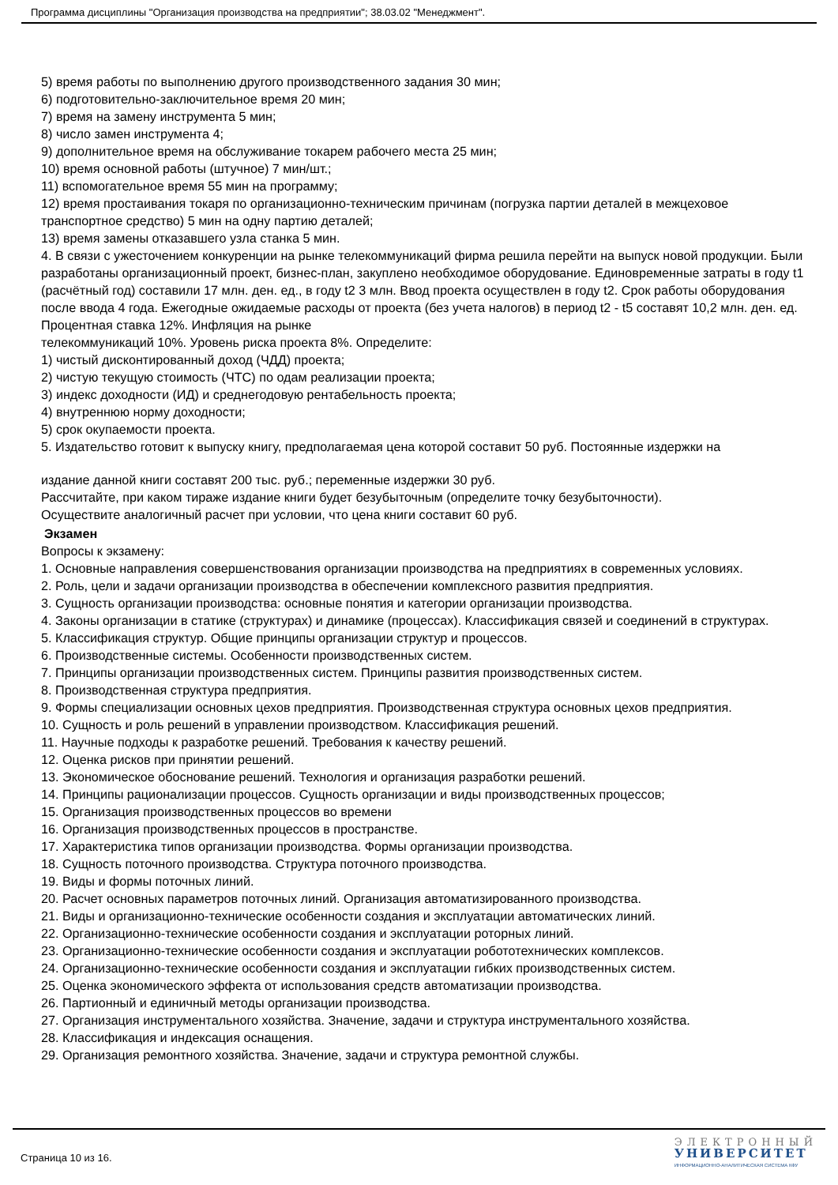Программа дисциплины "Организация производства на предприятии"; 38.03.02 "Менеджмент".
5) время работы по выполнению другого производственного задания 30 мин;
6) подготовительно-заключительное время 20 мин;
7) время на замену инструмента 5 мин;
8) число замен инструмента 4;
9) дополнительное время на обслуживание токарем рабочего места 25 мин;
10) время основной работы (штучное) 7 мин/шт.;
11) вспомогательное время 55 мин на программу;
12) время простаивания токаря по организационно-техническим причинам (погрузка партии деталей в межцеховое транспортное средство) 5 мин на одну партию деталей;
13) время замены отказавшего узла станка 5 мин.
4. В связи с ужесточением конкуренции на рынке телекоммуникаций фирма решила перейти на выпуск новой продукции. Были разработаны организационный проект, бизнес-план, закуплено необходимое оборудование. Единовременные затраты в году t1 (расчётный год) составили 17 млн. ден. ед., в году t2 3 млн. Ввод проекта осуществлен в году t2. Срок работы оборудования после ввода 4 года. Ежегодные ожидаемые расходы от проекта (без учета налогов) в период t2 - t5 составят 10,2 млн. ден. ед. Процентная ставка 12%. Инфляция на рынке
телекоммуникаций 10%. Уровень риска проекта 8%. Определите:
1) чистый дисконтированный доход (ЧДД) проекта;
2) чистую текущую стоимость (ЧТС) по одам реализации проекта;
3) индекс доходности (ИД) и среднегодовую рентабельность проекта;
4) внутреннюю норму доходности;
5) срок окупаемости проекта.
5. Издательство готовит к выпуску книгу, предполагаемая цена которой составит 50 руб. Постоянные издержки на
издание данной книги составят 200 тыс. руб.; переменные издержки 30 руб.
Рассчитайте, при каком тираже издание книги будет безубыточным (определите точку безубыточности).
Осуществите аналогичный расчет при условии, что цена книги составит 60 руб.
Экзамен
Вопросы к экзамену:
1. Основные направления совершенствования организации производства на предприятиях в современных условиях.
2. Роль, цели и задачи организации производства в обеспечении комплексного развития предприятия.
3. Сущность организации производства: основные понятия и категории организации производства.
4. Законы организации в статике (структурах) и динамике (процессах). Классификация связей и соединений в структурах.
5. Классификация структур. Общие принципы организации структур и процессов.
6. Производственные системы. Особенности производственных систем.
7. Принципы организации производственных систем. Принципы развития производственных систем.
8. Производственная структура предприятия.
9. Формы специализации основных цехов предприятия. Производственная структура основных цехов предприятия.
10. Сущность и роль решений в управлении производством. Классификация решений.
11. Научные подходы к разработке решений. Требования к качеству решений.
12. Оценка рисков при принятии решений.
13. Экономическое обоснование решений. Технология и организация разработки решений.
14. Принципы рационализации процессов. Сущность организации и виды производственных процессов;
15. Организация производственных процессов во времени
16. Организация производственных процессов в пространстве.
17. Характеристика типов организации производства. Формы организации производства.
18. Сущность поточного производства. Структура поточного производства.
19. Виды и формы поточных линий.
20. Расчет основных параметров поточных линий. Организация автоматизированного производства.
21. Виды и организационно-технические особенности создания и эксплуатации автоматических линий.
22. Организационно-технические особенности создания и эксплуатации роторных линий.
23. Организационно-технические особенности создания и эксплуатации робототехнических комплексов.
24. Организационно-технические особенности создания и эксплуатации гибких производственных систем.
25. Оценка экономического эффекта от использования средств автоматизации производства.
26. Партионный и единичный методы организации производства.
27. Организация инструментального хозяйства. Значение, задачи и структура инструментального хозяйства.
28. Классификация и индексация оснащения.
29. Организация ремонтного хозяйства. Значение, задачи и структура ремонтной службы.
Страница 10 из 16.
ЭЛЕКТРОННЫЙ
УНИВЕРСИТЕТ
ИНФОРМАЦИОННО-АНАЛИТИЧЕСКАЯ СИСТЕМА КФУ